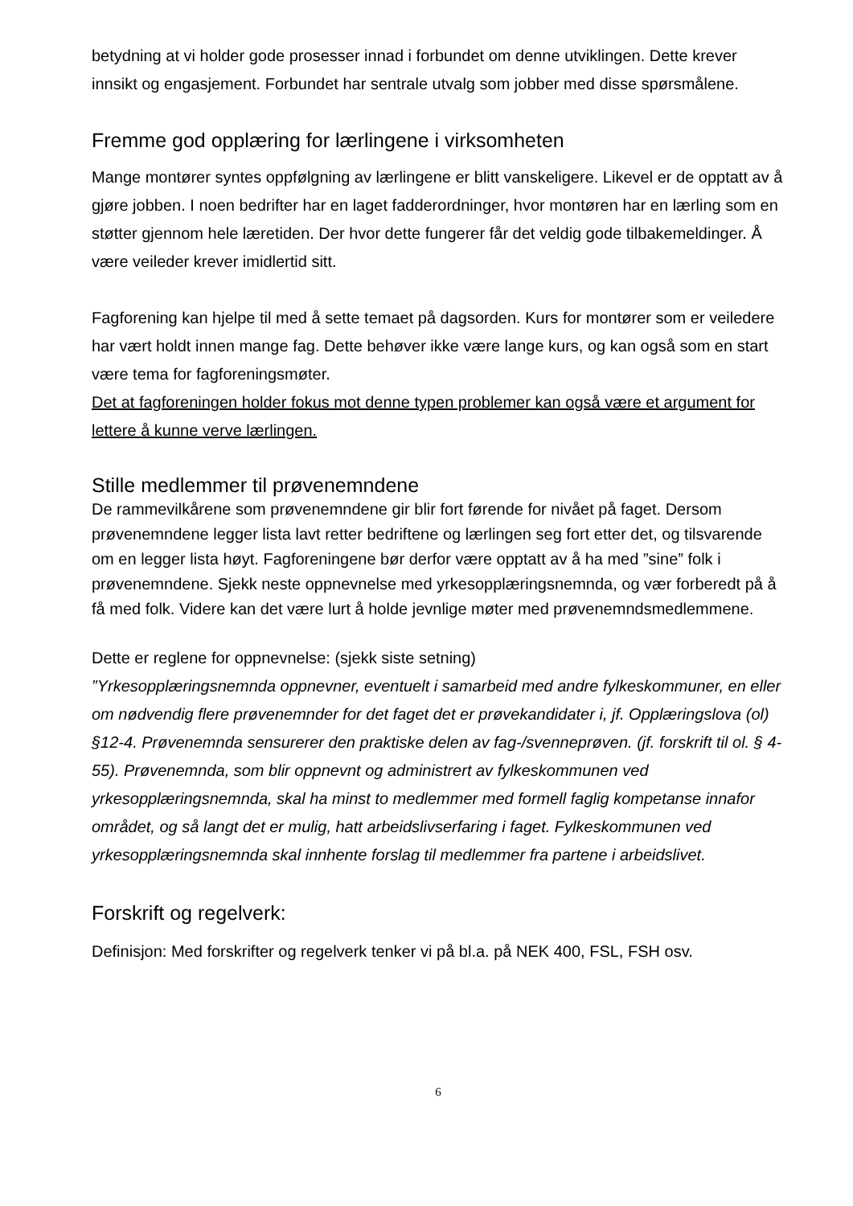betydning at vi holder gode prosesser innad i forbundet om denne utviklingen. Dette krever innsikt og engasjement. Forbundet har sentrale utvalg som jobber med disse spørsmålene.
Fremme god opplæring for lærlingene i virksomheten
Mange montører syntes oppfølgning av lærlingene er blitt vanskeligere. Likevel er de opptatt av å gjøre jobben. I noen bedrifter har en laget fadderordninger, hvor montøren har en lærling som en støtter gjennom hele læretiden. Der hvor dette fungerer får det veldig gode tilbakemeldinger. Å være veileder krever imidlertid sitt.
Fagforening kan hjelpe til med å sette temaet på dagsorden. Kurs for montører som er veiledere har vært holdt innen mange fag. Dette behøver ikke være lange kurs, og kan også som en start være tema for fagforeningsmøter.
Det at fagforeningen holder fokus mot denne typen problemer kan også være et argument for lettere å kunne verve lærlingen.
Stille medlemmer til prøvenemndene
De rammevilkårene som prøvenemndene gir blir fort førende for nivået på faget. Dersom prøvenemndene legger lista lavt retter bedriftene og lærlingen seg fort etter det, og tilsvarende om en legger lista høyt. Fagforeningene bør derfor være opptatt av å ha med ”sine” folk i prøvenemndene. Sjekk neste oppnevnelse med yrkesopplæringsnemnda, og vær forberedt på å få med folk. Videre kan det være lurt å holde jevnlige møter med prøvenemndsmedlemmene.
Dette er reglene for oppnevnelse: (sjekk siste setning)
”Yrkesopplæringsnemnda oppnevner, eventuelt i samarbeid med andre fylkeskommuner, en eller om nødvendig flere prøvenemnder for det faget det er prøvekandidater i, jf. Opplæringslova (ol) §12-4. Prøvenemnda sensurerer den praktiske delen av fag-/svenneprøven. (jf. forskrift til ol. § 4-55). Prøvenemnda, som blir oppnevnt og administrert av fylkeskommunen ved yrkesopplæringsnemnda, skal ha minst to medlemmer med formell faglig kompetanse innafor området, og så langt det er mulig, hatt arbeidslivserfaring i faget. Fylkeskommunen ved yrkesopplæringsnemnda skal innhente forslag til medlemmer fra partene i arbeidslivet.
Forskrift og regelverk:
Definisjon: Med forskrifter og regelverk tenker vi på bl.a. på NEK 400, FSL, FSH osv.
6